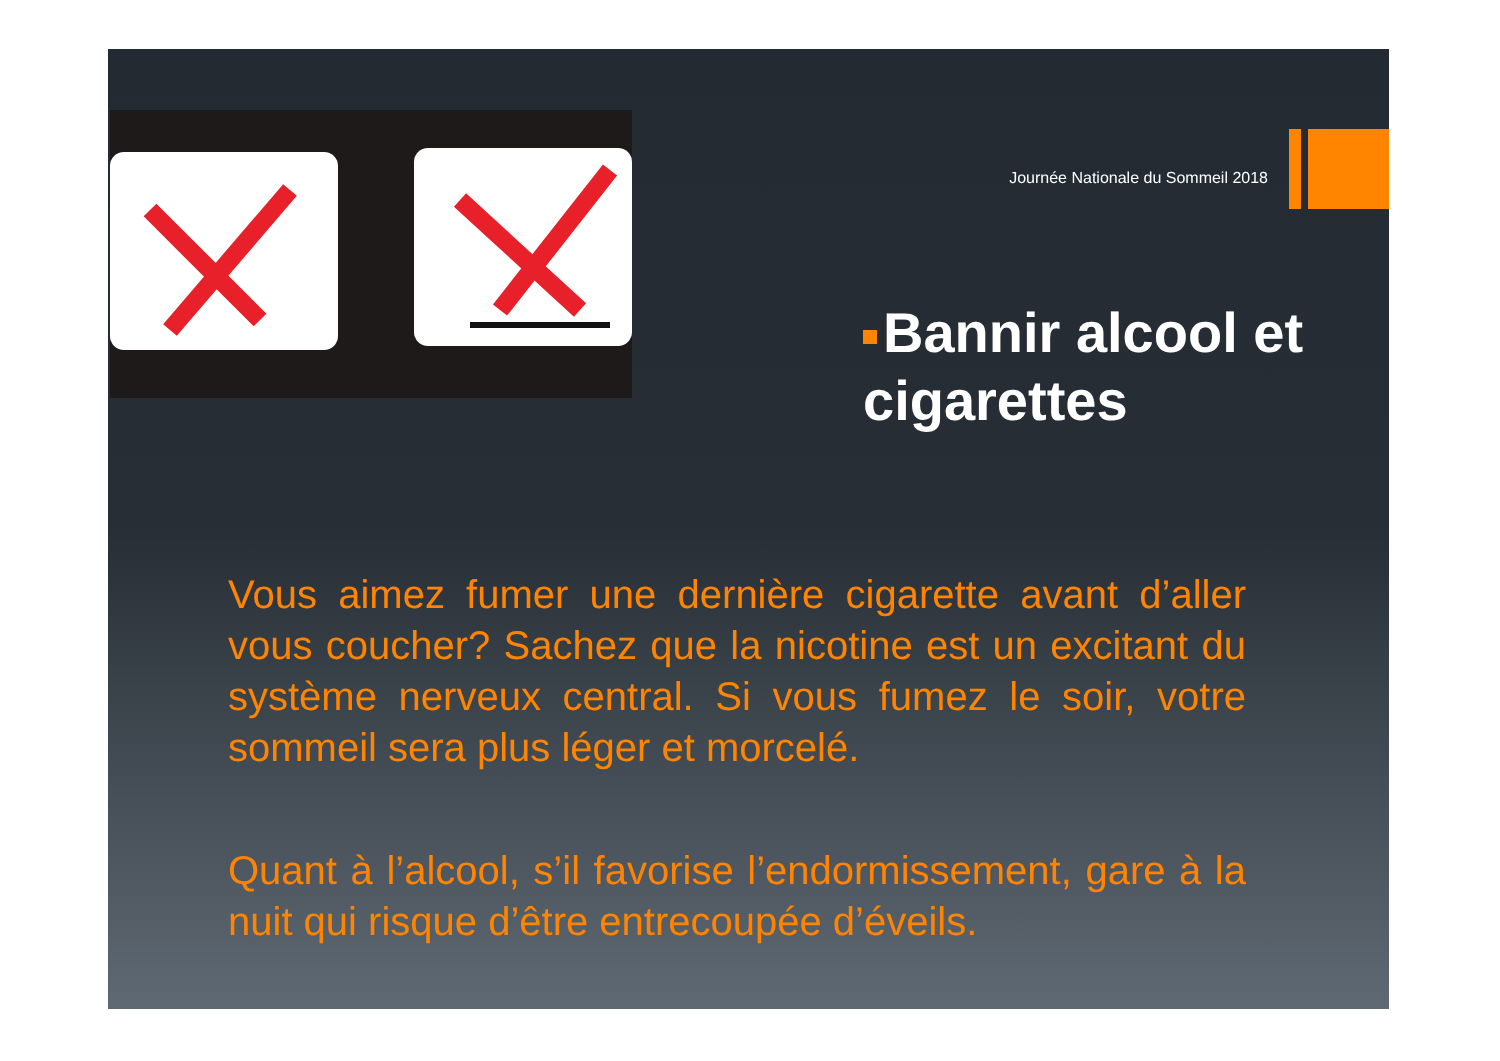Journée Nationale du Sommeil 2018
Bannir alcool et cigarettes
Vous aimez fumer une dernière cigarette avant d’aller vous coucher? Sachez que la nicotine est un excitant du système nerveux central. Si vous fumez le soir, votre sommeil sera plus léger et morcelé.
Quant à l’alcool, s’il favorise l’endormissement, gare à la nuit qui risque d’être entrecoupée d’éveils.